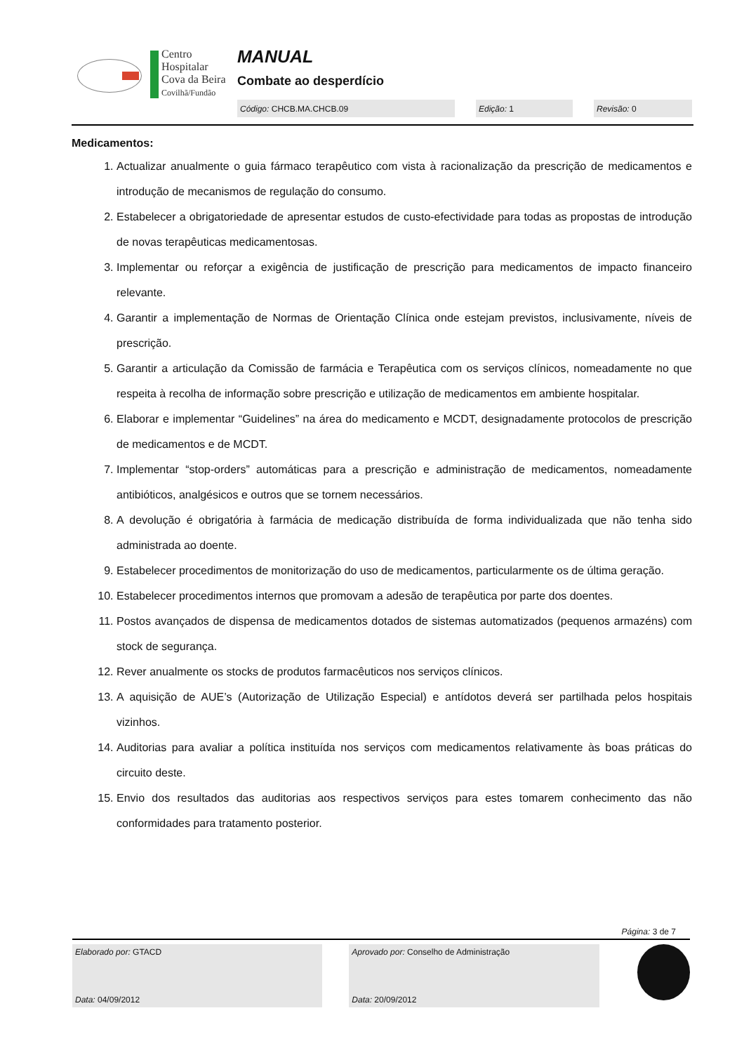Centro
Hospitalar
Cova da Beira
Covilhã/Fundão
MANUAL
Combate ao desperdício
Código: CHCB.MA.CHCB.09 Edição: 1 Revisão: 0
Medicamentos:
1. Actualizar anualmente o guia fármaco terapêutico com vista à racionalização da prescrição de medicamentos e introdução de mecanismos de regulação do consumo.
2. Estabelecer a obrigatoriedade de apresentar estudos de custo-efectividade para todas as propostas de introdução de novas terapêuticas medicamentosas.
3. Implementar ou reforçar a exigência de justificação de prescrição para medicamentos de impacto financeiro relevante.
4. Garantir a implementação de Normas de Orientação Clínica onde estejam previstos, inclusivamente, níveis de prescrição.
5. Garantir a articulação da Comissão de farmácia e Terapêutica com os serviços clínicos, nomeadamente no que respeita à recolha de informação sobre prescrição e utilização de medicamentos em ambiente hospitalar.
6. Elaborar e implementar “Guidelines” na área do medicamento e MCDT, designadamente protocolos de prescrição de medicamentos e de MCDT.
7. Implementar “stop-orders” automáticas para a prescrição e administração de medicamentos, nomeadamente antibióticos, analgésicos e outros que se tornem necessários.
8. A devolução é obrigatória à farmácia de medicação distribuída de forma individualizada que não tenha sido administrada ao doente.
9. Estabelecer procedimentos de monitorização do uso de medicamentos, particularmente os de última geração.
10. Estabelecer procedimentos internos que promovam a adesão de terapêutica por parte dos doentes.
11. Postos avançados de dispensa de medicamentos dotados de sistemas automatizados (pequenos armazéns) com stock de segurança.
12. Rever anualmente os stocks de produtos farmacêuticos nos serviços clínicos.
13. A aquisição de AUE’s (Autorização de Utilização Especial) e antídotos deverá ser partilhada pelos hospitais vizinhos.
14. Auditorias para avaliar a política instituída nos serviços com medicamentos relativamente às boas práticas do circuito deste.
15. Envio dos resultados das auditorias aos respectivos serviços para estes tomarem conhecimento das não conformidades para tratamento posterior.
Página: 3 de 7
Elaborado por: GTACD
Data: 04/09/2012
Aprovado por: Conselho de Administração
Data: 20/09/2012